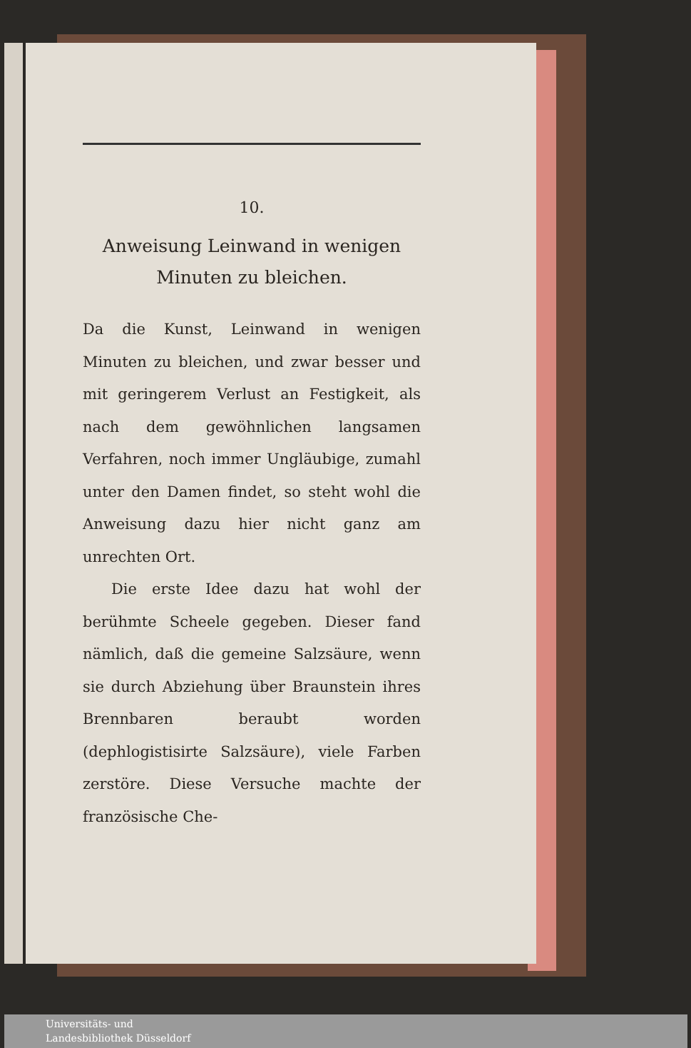10.
Anweisung Leinwand in wenigen
Minuten zu bleichen.
Da die Kunst, Leinwand in wenigen Minuten zu bleichen, und zwar besser und mit geringerem Verlust an Festigkeit, als nach dem gewöhnlichen langsamen Verfahren, noch immer Ungläubige, zumahl unter den Damen findet, so steht wohl die Anweisung dazu hier nicht ganz am unrechten Ort.
Die erste Idee dazu hat wohl der berühmte Scheele gegeben. Dieser fand nämlich, daß die gemeine Salzsäure, wenn sie durch Abziehung über Braunstein ihres Brennbaren beraubt worden (dephlogistisirte Salzsäure), viele Farben zerstöre. Diese Versuche machte der französische Che-
Universitäts- und
Landesbibliothek Düsseldorf